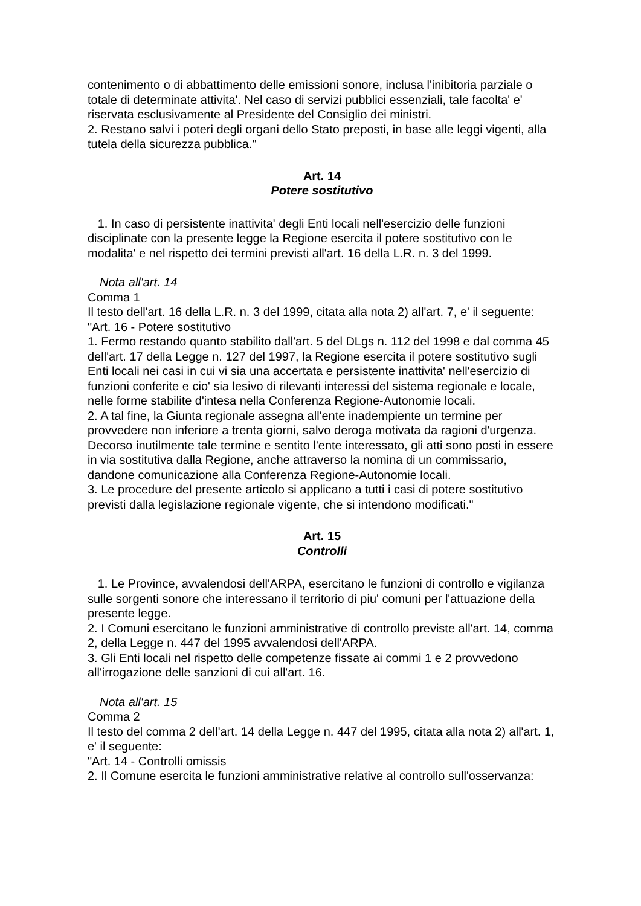contenimento o di abbattimento delle emissioni sonore, inclusa l'inibitoria parziale o totale di determinate attivita'. Nel caso di servizi pubblici essenziali, tale facolta' e' riservata esclusivamente al Presidente del Consiglio dei ministri.
2. Restano salvi i poteri degli organi dello Stato preposti, in base alle leggi vigenti, alla tutela della sicurezza pubblica."
Art. 14
Potere sostitutivo
1. In caso di persistente inattivita' degli Enti locali nell'esercizio delle funzioni disciplinate con la presente legge la Regione esercita il potere sostitutivo con le modalita' e nel rispetto dei termini previsti all'art. 16 della L.R. n. 3 del 1999.
Nota all'art. 14
Comma 1
Il testo dell'art. 16 della L.R. n. 3 del 1999, citata alla nota 2) all'art. 7, e' il seguente:
"Art. 16 - Potere sostitutivo
1. Fermo restando quanto stabilito dall'art. 5 del DLgs n. 112 del 1998 e dal comma 45 dell'art. 17 della Legge n. 127 del 1997, la Regione esercita il potere sostitutivo sugli Enti locali nei casi in cui vi sia una accertata e persistente inattivita' nell'esercizio di funzioni conferite e cio' sia lesivo di rilevanti interessi del sistema regionale e locale, nelle forme stabilite d'intesa nella Conferenza Regione-Autonomie locali.
2. A tal fine, la Giunta regionale assegna all'ente inadempiente un termine per provvedere non inferiore a trenta giorni, salvo deroga motivata da ragioni d'urgenza. Decorso inutilmente tale termine e sentito l'ente interessato, gli atti sono posti in essere in via sostitutiva dalla Regione, anche attraverso la nomina di un commissario, dandone comunicazione alla Conferenza Regione-Autonomie locali.
3. Le procedure del presente articolo si applicano a tutti i casi di potere sostitutivo previsti dalla legislazione regionale vigente, che si intendono modificati."
Art. 15
Controlli
1. Le Province, avvalendosi dell'ARPA, esercitano le funzioni di controllo e vigilanza sulle sorgenti sonore che interessano il territorio di piu' comuni per l'attuazione della presente legge.
2. I Comuni esercitano le funzioni amministrative di controllo previste all'art. 14, comma 2, della Legge n. 447 del 1995 avvalendosi dell'ARPA.
3. Gli Enti locali nel rispetto delle competenze fissate ai commi 1 e 2 provvedono all'irrogazione delle sanzioni di cui all'art. 16.
Nota all'art. 15
Comma 2
Il testo del comma 2 dell'art. 14 della Legge n. 447 del 1995, citata alla nota 2) all'art. 1, e' il seguente:
"Art. 14 - Controlli omissis
2. Il Comune esercita le funzioni amministrative relative al controllo sull'osservanza: